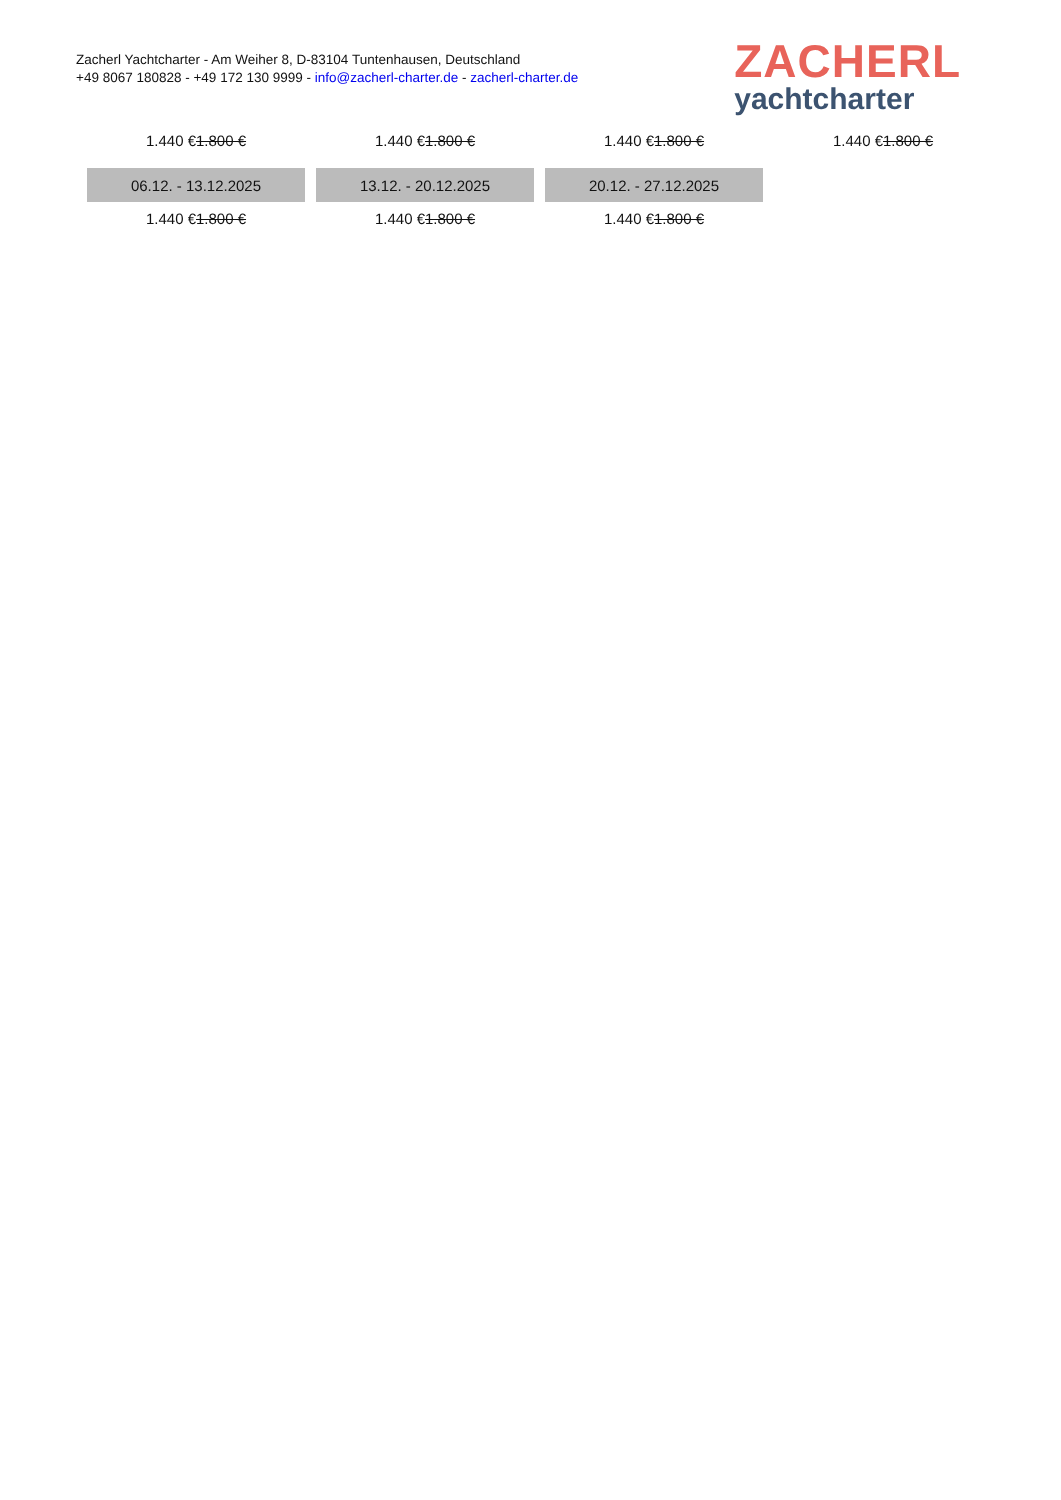Zacherl Yachtcharter - Am Weiher 8, D-83104 Tuntenhausen, Deutschland
+49 8067 180828 - +49 172 130 9999 - info@zacherl-charter.de - zacherl-charter.de
ZACHERL
yachtcharter
| 1.440 € 1.800 € | 1.440 € 1.800 € | 1.440 € 1.800 € | 1.440 € 1.800 € |
| 06.12. - 13.12.2025 | 13.12. - 20.12.2025 | 20.12. - 27.12.2025 | |
| 1.440 € 1.800 € | 1.440 € 1.800 € | 1.440 € 1.800 € | |